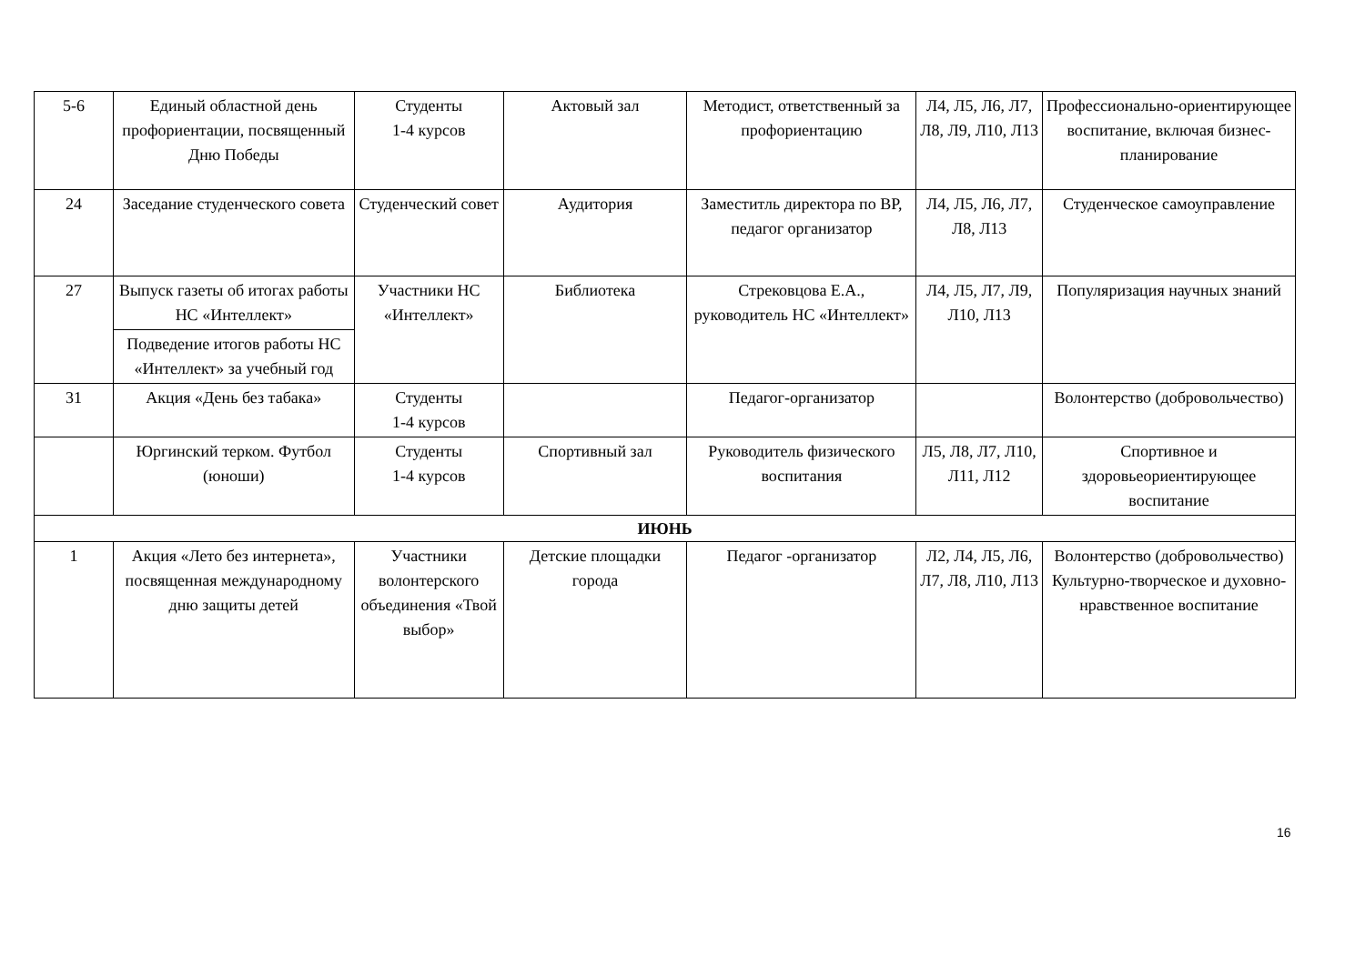| 5-6 | Единый областной день профориентации, посвященный Дню Победы | Студенты 1-4 курсов | Актовый зал | Методист, ответственный за профориентацию | Л4, Л5, Л6, Л7, Л8, Л9, Л10, Л13 | Профессионально-ориентирующее воспитание, включая бизнес-планирование |
| 24 | Заседание студенческого совета | Студенческий совет | Аудитория | Заместитль директора по ВР, педагог организатор | Л4, Л5, Л6, Л7, Л8, Л13 | Студенческое самоуправление |
| 27 | Выпуск газеты об итогах работы НС «Интеллект» | Участники НС «Интеллект» | Библиотека | Стрековцова Е.А., руководитель НС «Интеллект» | Л4, Л5, Л7, Л9, Л10, Л13 | Популяризация научных знаний |
| | Подведение итогов работы НС «Интеллект» за учебный год | | | | | |
| 31 | Акция «День без табака» | Студенты 1-4 курсов | | Педагог-организатор | | Волонтерство (добровольчество) |
| | Юргинский терком. Футбол (юноши) | Студенты 1-4 курсов | Спортивный зал | Руководитель физического воспитания | Л5, Л8, Л7, Л10, Л11, Л12 | Спортивное и здоровьеориентирующее воспитание |
| ИЮНЬ | | | | | | |
| 1 | Акция «Лето без интернета», посвященная международному дню защиты детей | Участники волонтерского объединения «Твой выбор» | Детские площадки города | Педагог -организатор | Л2, Л4, Л5, Л6, Л7, Л8, Л10, Л13 | Волонтерство (добровольчество) Культурно-творческое и духовно-нравственное воспитание |
16